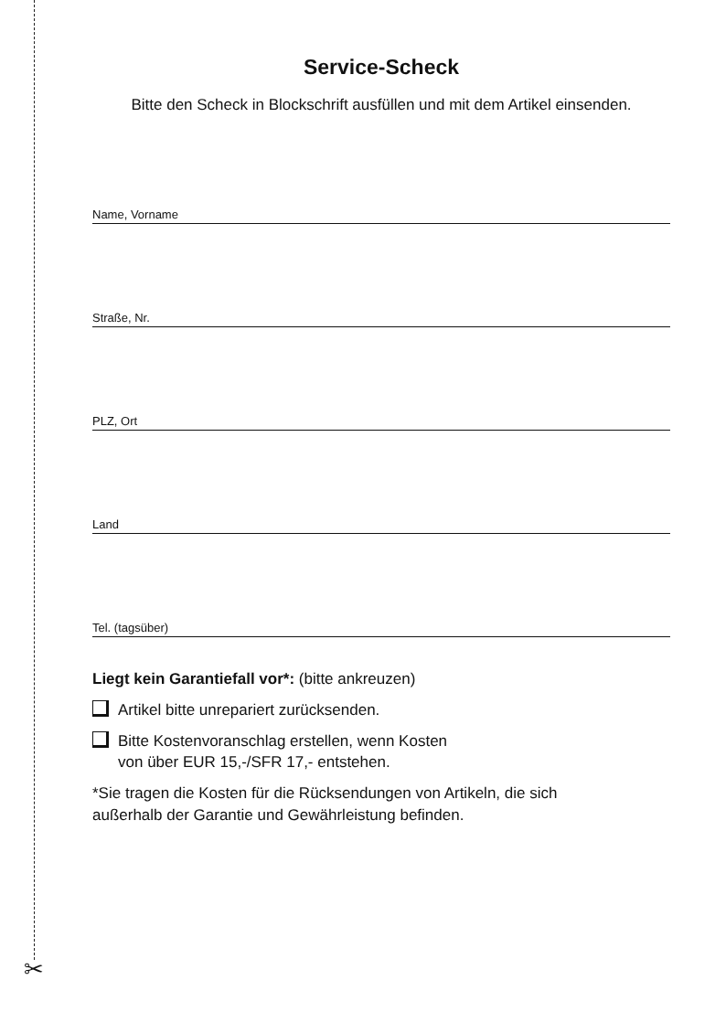✂
Service-Scheck
Bitte den Scheck in Blockschrift ausfüllen und mit dem Artikel einsenden.
Name, Vorname
Straße, Nr.
PLZ, Ort
Land
Tel. (tagsüber)
Liegt kein Garantiefall vor*: (bitte ankreuzen)
Artikel bitte unrepariert zurücksenden.
Bitte Kostenvoranschlag erstellen, wenn Kosten
von über EUR 15,-/SFR 17,- entstehen.
*Sie tragen die Kosten für die Rücksendungen von Artikeln, die sich
außerhalb der Garantie und Gewährleistung befinden.